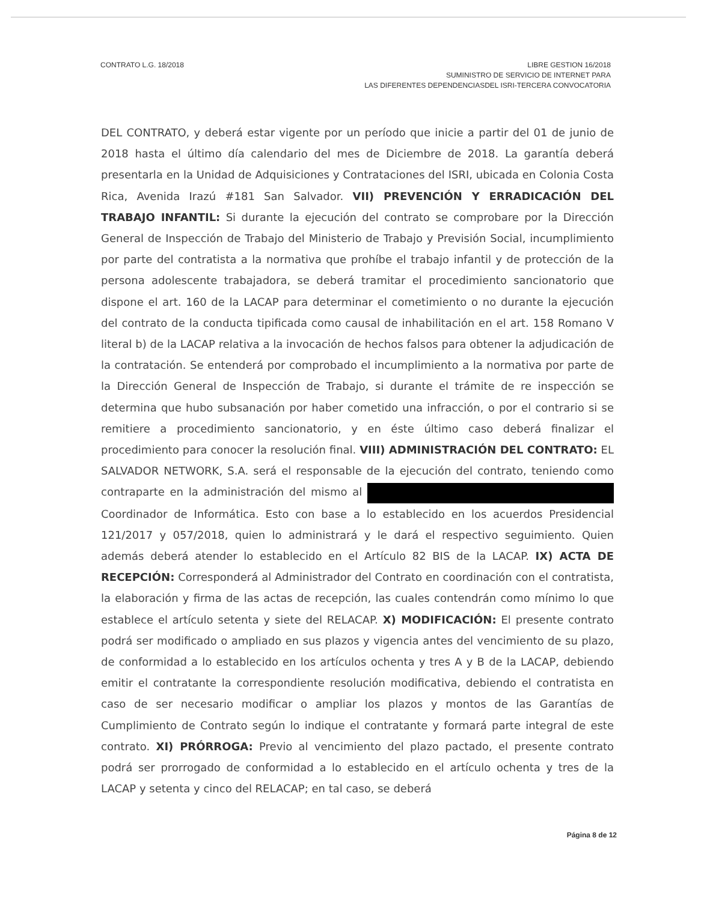CONTRATO L.G. 18/2018 LIBRE GESTION 16/2018
SUMINISTRO DE SERVICIO DE INTERNET PARA
LAS DIFERENTES DEPENDENCIASDEL ISRI-TERCERA CONVOCATORIA
DEL CONTRATO, y deberá estar vigente por un período que inicie a partir del 01 de junio de 2018 hasta el último día calendario del mes de Diciembre de 2018. La garantía deberá presentarla en la Unidad de Adquisiciones y Contrataciones del ISRI, ubicada en Colonia Costa Rica, Avenida Irazú #181 San Salvador. VII) PREVENCIÓN Y ERRADICACIÓN DEL TRABAJO INFANTIL: Si durante la ejecución del contrato se comprobare por la Dirección General de Inspección de Trabajo del Ministerio de Trabajo y Previsión Social, incumplimiento por parte del contratista a la normativa que prohíbe el trabajo infantil y de protección de la persona adolescente trabajadora, se deberá tramitar el procedimiento sancionatorio que dispone el art. 160 de la LACAP para determinar el cometimiento o no durante la ejecución del contrato de la conducta tipificada como causal de inhabilitación en el art. 158 Romano V literal b) de la LACAP relativa a la invocación de hechos falsos para obtener la adjudicación de la contratación. Se entenderá por comprobado el incumplimiento a la normativa por parte de la Dirección General de Inspección de Trabajo, si durante el trámite de re inspección se determina que hubo subsanación por haber cometido una infracción, o por el contrario si se remitiere a procedimiento sancionatorio, y en éste último caso deberá finalizar el procedimiento para conocer la resolución final. VIII) ADMINISTRACIÓN DEL CONTRATO: EL SALVADOR NETWORK, S.A. será el responsable de la ejecución del contrato, teniendo como contraparte en la administración del mismo al Coordinador de Informática. Esto con base a lo establecido en los acuerdos Presidencial 121/2017 y 057/2018, quien lo administrará y le dará el respectivo seguimiento. Quien además deberá atender lo establecido en el Artículo 82 BIS de la LACAP. IX) ACTA DE RECEPCIÓN: Corresponderá al Administrador del Contrato en coordinación con el contratista, la elaboración y firma de las actas de recepción, las cuales contendrán como mínimo lo que establece el artículo setenta y siete del RELACAP. X) MODIFICACIÓN: El presente contrato podrá ser modificado o ampliado en sus plazos y vigencia antes del vencimiento de su plazo, de conformidad a lo establecido en los artículos ochenta y tres A y B de la LACAP, debiendo emitir el contratante la correspondiente resolución modificativa, debiendo el contratista en caso de ser necesario modificar o ampliar los plazos y montos de las Garantías de Cumplimiento de Contrato según lo indique el contratante y formará parte integral de este contrato. XI) PRÓRROGA: Previo al vencimiento del plazo pactado, el presente contrato podrá ser prorrogado de conformidad a lo establecido en el artículo ochenta y tres de la LACAP y setenta y cinco del RELACAP; en tal caso, se deberá
Página 8 de 12